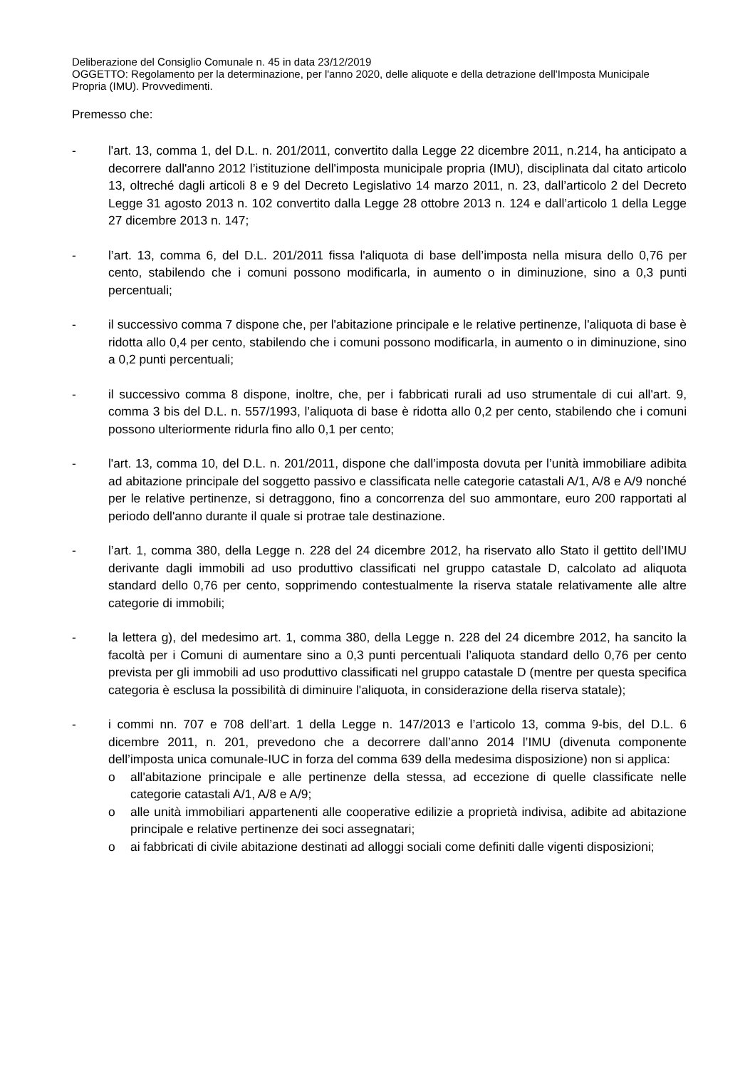Deliberazione del Consiglio Comunale n. 45 in data 23/12/2019
OGGETTO: Regolamento per la determinazione, per l'anno 2020, delle aliquote e della detrazione dell'Imposta Municipale Propria (IMU). Provvedimenti.
Premesso che:
- l'art. 13, comma 1, del D.L. n. 201/2011, convertito dalla Legge 22 dicembre 2011, n.214, ha anticipato a decorrere dall'anno 2012 l’istituzione dell'imposta municipale propria (IMU), disciplinata dal citato articolo 13, oltreché dagli articoli 8 e 9 del Decreto Legislativo 14 marzo 2011, n. 23, dall’articolo 2 del Decreto Legge 31 agosto 2013 n. 102 convertito dalla Legge 28 ottobre 2013 n. 124 e dall’articolo 1 della Legge 27 dicembre 2013 n. 147;
- l’art. 13, comma 6, del D.L. 201/2011 fissa l'aliquota di base dell’imposta nella misura dello 0,76 per cento, stabilendo che i comuni possono modificarla, in aumento o in diminuzione, sino a 0,3 punti percentuali;
- il successivo comma 7 dispone che, per l'abitazione principale e le relative pertinenze, l'aliquota di base è ridotta allo 0,4 per cento, stabilendo che i comuni possono modificarla, in aumento o in diminuzione, sino a 0,2 punti percentuali;
- il successivo comma 8 dispone, inoltre, che, per i fabbricati rurali ad uso strumentale di cui all'art. 9, comma 3 bis del D.L. n. 557/1993, l’aliquota di base è ridotta allo 0,2 per cento, stabilendo che i comuni possono ulteriormente ridurla fino allo 0,1 per cento;
- l'art. 13, comma 10, del D.L. n. 201/2011, dispone che dall’imposta dovuta per l’unità immobiliare adibita ad abitazione principale del soggetto passivo e classificata nelle categorie catastali A/1, A/8 e A/9 nonché per le relative pertinenze, si detraggono, fino a concorrenza del suo ammontare, euro 200 rapportati al periodo dell'anno durante il quale si protrae tale destinazione.
- l’art. 1, comma 380, della Legge n. 228 del 24 dicembre 2012, ha riservato allo Stato il gettito dell’IMU derivante dagli immobili ad uso produttivo classificati nel gruppo catastale D, calcolato ad aliquota standard dello 0,76 per cento, sopprimendo contestualmente la riserva statale relativamente alle altre categorie di immobili;
- la lettera g), del medesimo art. 1, comma 380, della Legge n. 228 del 24 dicembre 2012, ha sancito la facoltà per i Comuni di aumentare sino a 0,3 punti percentuali l’aliquota standard dello 0,76 per cento prevista per gli immobili ad uso produttivo classificati nel gruppo catastale D (mentre per questa specifica categoria è esclusa la possibilità di diminuire l'aliquota, in considerazione della riserva statale);
- i commi nn. 707 e 708 dell’art. 1 della Legge n. 147/2013 e l’articolo 13, comma 9-bis, del D.L. 6 dicembre 2011, n. 201, prevedono che a decorrere dall’anno 2014 l’IMU (divenuta componente dell’imposta unica comunale-IUC in forza del comma 639 della medesima disposizione) non si applica:
o all'abitazione principale e alle pertinenze della stessa, ad eccezione di quelle classificate nelle categorie catastali A/1, A/8 e A/9;
o alle unità immobiliari appartenenti alle cooperative edilizie a proprietà indivisa, adibite ad abitazione principale e relative pertinenze dei soci assegnatari;
o ai fabbricati di civile abitazione destinati ad alloggi sociali come definiti dalle vigenti disposizioni;